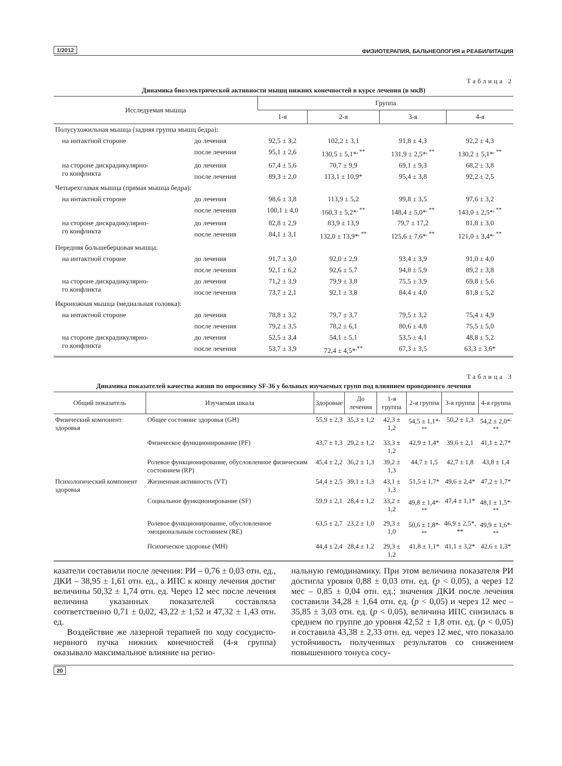1/2012 ФИЗИОТЕРАПИЯ, БАЛЬНЕОЛОГИЯ и РЕАБИЛИТАЦИЯ
Таблица 2
Динамика биоэлектрической активности мышц нижних конечностей в курсе лечения (в мкВ)
| Исследуемая мышца | | Группа | | | |
| --- | --- | --- | --- | --- | --- |
| | | 1-я | 2-я | 3-я | 4-я |
| Полусухожильная мышца (задняя группа мышц бедра): | | | | | |
| на интактной стороне | до лечения | 92,5 ± 3,2 | 102,2 ± 3,1 | 91,8 ± 4,3 | 92,2 ± 4,3 |
| | после лечения | 95,1 ± 2,6 | 130,5 ± 5,1*<sup>, **</sup> | 131,9 ± 2,5*<sup>, **</sup> | 130,2 ± 5,1*<sup>, **</sup> |
| на стороне дискрадикулярно- го конфликта | до лечения | 67,4 ± 5,6 | 70,7 ± 9,9 | 69,1 ± 9,3 | 68,2 ± 3,8 |
| | после лечения | 89,3 ± 2,0 | 113,1 ± 10,9* | 95,4 ± 3,8 | 92,2 ± 2,5 |
| Четырехглавая мышца (прямая мышца бедра): | | | | | |
| на интактной стороне | до лечения | 98,6 ± 3,8 | 113,9 ± 5,2 | 99,8 ± 3,5 | 97,6 ± 3,2 |
| | после лечения | 100,1 ± 4,0 | 160,3 ± 5,2*<sup>, **</sup> | 148,4 ± 5,0*<sup>, **</sup> | 143,0 ± 2,5*<sup>, **</sup> |
| на стороне дискрадикулярно- го конфликта | до лечения | 82,8 ± 2,9 | 83,9 ± 13,9 | 79,7 ± 17,2 | 81,8 ± 3,0 |
| | после лечения | 84,1 ± 3,1 | 132,0 ± 13,9*<sup>, **</sup> | 125,6 ± 7,6*<sup>, **</sup> | 121,0 ± 3,4*<sup>, **</sup> |
| Передняя большеберцовая мышца: | | | | | |
| на интактной стороне | до лечения | 91,7 ± 3,0 | 92,0 ± 2,9 | 93,4 ± 3,9 | 91,0 ± 4,0 |
| | после лечения | 92,1 ± 6,2 | 92,6 ± 5,7 | 94,8 ± 5,9 | 89,2 ± 3,8 |
| на стороне дискрадикулярно- го конфликта | до лечения | 71,2 ± 3,9 | 79,9 ± 3,8 | 75,5 ± 3,9 | 69,8 ± 5,6 |
| | после лечения | 73,7 ± 2,1 | 92,1 ± 3,8 | 84,4 ± 4,0 | 81,8 ± 5,2 |
| Икроножная мышца (медиальная головка): | | | | | |
| на интактной стороне | до лечения | 78,8 ± 3,2 | 79,7 ± 3,7 | 79,5 ± 3,2 | 75,4 ± 4,9 |
| | после лечения | 79,2 ± 3,5 | 78,2 ± 6,1 | 80,6 ± 4,8 | 75,5 ± 5,0 |
| на стороне дискрадикулярно- го конфликта | до лечения | 52,5 ± 3,4 | 54,1 ± 5,1 | 53,5 ± 4,1 | 48,8 ± 5,2 |
| | после лечения | 53,7 ± 3,9 | 72,4 ± 4,5*<sup>,**</sup> | 67,3 ± 3,5 | 63,3 ± 3,6* |
Таблица 3
Динамика показателей качества жизни по опроснику SF-36 у больных изучаемых групп под влиянием проводимого лечения
| Общий показатель | Изучаемая шкала | Здоровые | До лечения | 1-я группа | 2-я группа | 3-я группа | 4-я группа |
| --- | --- | --- | --- | --- | --- | --- | --- |
| Физический компонент здоровья | Общее состояние здоровья (GH) | 55,9 ± 2,3 | 35,3 ± 1,2 | 42,3 ± 1,2 | 54,5 ± 1,1*<sup>, **</sup> | 50,2 ± 1,3 | 54,2 ± 2,0*<sup>, **</sup> |
| | Физическое функционирование (PF) | 43,7 ± 1,3 | 29,2 ± 1,2 | 33,3 ± 1,2 | 42,9 ± 1,4* | 39,6 ± 2,1 | 41,1 ± 2,7* |
| | Ролевое функционирование, обусловленное физическим состоянием (RP) | 45,4 ± 2,2 | 36,2 ± 1,3 | 39,2 ± 1,3 | 44,7 ± 1,5 | 42,7 ± 1,8 | 43,8 ± 1,4 |
| Психологический компонент здоровья | Жизненная активность (VT) | 54,4 ± 2,5 | 39,1 ± 1,3 | 43,1 ± 1,3 | 51,5 ± 1,7* | 49,6 ± 2,4* | 47,2 ± 1,7* |
| | Социальное функционирование (SF) | 59,9 ± 2,1 | 28,4 ± 1,2 | 33,2 ± 1,2 | 49,8 ± 1,4*<sup>, **</sup> | 47,4 ± 1,1* | 48,1 ± 1,5*<sup>, **</sup> |
| | Ролевое функционирование, обусловленное эмоциональным состоянием (RE) | 63,5 ± 2,7 | 23,2 ± 1,0 | 29,3 ± 1,0 | 50,6 ± 1,8*<sup>, **</sup> | 46,9 ± 2,5*, ** | 49,9 ± 1,6*<sup>, **</sup> |
| | Психическое здоровье (MH) | 44,4 ± 2,4 | 28,4 ± 1,2 | 29,3 ± 1,2 | 41,8 ± 1,1* | 41,1 ± 3,2* | 42,6 ± 1,3* |
казатели составили после лечения: РИ – 0,76 ± 0,03 отн. ед., ДКИ – 38,95 ± 1,61 отн. ед., а ИПС к концу лечения достиг величины 50,32 ± 1,74 отн. ед. Через 12 мес после лечения величина указанных показателей составляла соответственно 0,71 ± 0,02, 43,22 ± 1,52 и 47,32 ± 1,43 отн. ед.
Воздействие же лазерной терапией по ходу сосудисто-нервного пучка нижних конечностей (4-я группа) оказывало максимальное влияние на регио-
нальную гемодинамику. При этом величина показателя РИ достигла уровня 0,88 ± 0,03 отн. ед. (p < 0,05), а через 12 мес – 0,85 ± 0,04 отн. ед.; значения ДКИ после лечения составили 34,28 ± 1,64 отн. ед. (p < 0,05) и через 12 мес – 35,85 ± 3,03 отн. ед. (p < 0,05), величина ИПС снизилась в среднем по группе до уровня 42,52 ± 1,8 отн. ед. (p < 0,05) и составила 43,38 ± 2,33 отн. ед. через 12 мес, что показало устойчивость полученных результатов со снижением повышенного тонуса сосу-
20